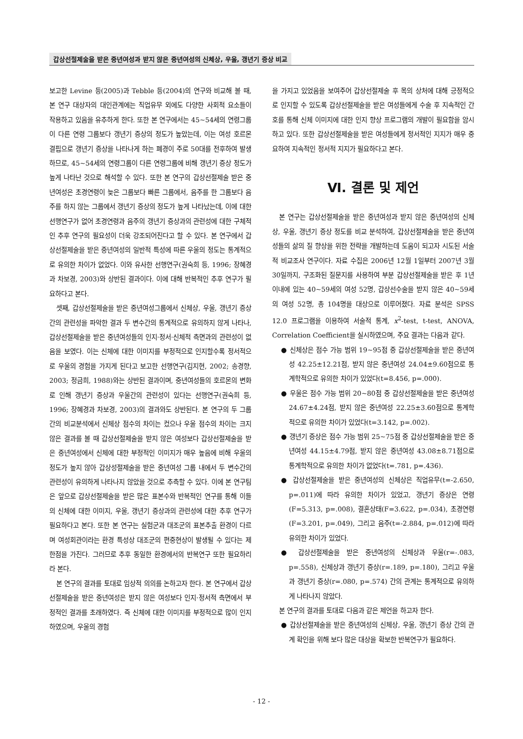갑상선절제술을 받은 중년여성과 받지 않은 중년여성의 신체상, 우울, 갱년기 증상 비교
보고한 Levine 등(2005)과 Tebble 등(2004)의 연구와 비교해 볼 때, 본 연구 대상자의 대인관계에는 직업유무 외에도 다양한 사회적 요소들이 작용하고 있음을 유추하게 한다. 또한 본 연구에서는 45~54세의 연령그룹이 다른 연령 그룹보다 갱년기 증상의 정도가 높았는데, 이는 여성 호르몬 결핍으로 갱년기 증상을 나타나게 하는 폐경이 주로 50대를 전후하여 발생하므로, 45~54세의 연령그룹이 다른 연령그룹에 비해 갱년기 증상 정도가 높게 나타난 것으로 해석할 수 있다. 또한 본 연구의 갑상선절제술 받은 중년여성은 초경연령이 늦은 그룹보다 빠른 그룹에서, 음주를 한 그룹보다 음주를 하지 않는 그룹에서 갱년기 증상의 정도가 높게 나타났는데, 이에 대한 선행연구가 없어 초경연령과 음주의 갱년기 증상과의 관련성에 대한 구체적인 추후 연구의 필요성이 더욱 강조되어진다고 할 수 있다. 본 연구에서 갑상선절제술을 받은 중년여성의 일반적 특성에 따른 우울의 정도는 통계적으로 유의한 차이가 없었다. 이와 유사한 선행연구(권숙희 등, 1996; 장혜경과 차보경, 2003)와 상반된 결과이다. 이에 대해 반복적인 추후 연구가 필요하다고 본다.
셋째, 갑상선절제술을 받은 중년여성그룹에서 신체상, 우울, 갱년기 증상 간의 관련성을 파악한 결과 두 변수간의 통계적으로 유의하지 않게 나타나, 갑상선절제술을 받은 중년여성들의 인지·정서·신체적 측면과의 관련성이 없음을 보였다. 이는 신체에 대한 이미지를 부정적으로 인지할수록 정서적으로 우울의 경험을 가지게 된다고 보고한 선행연구(김지현, 2002; 송경향, 2003; 정금희, 1988)와는 상반된 결과이며, 중년여성들의 호르몬의 변화로 인해 갱년기 증상과 우울간의 관련성이 있다는 선행연구(권숙희 등, 1996; 장혜경과 차보경, 2003)의 결과와도 상반된다. 본 연구의 두 그룹간의 비교분석에서 신체상 점수의 차이는 컸으나 우울 점수의 차이는 크지 않은 결과를 볼 때 갑상선절제술을 받지 않은 여성보다 갑상선절제술을 받은 중년여성에서 신체에 대한 부정적인 이미지가 매우 높음에 비해 우울의 정도가 높지 않아 갑상성절제술을 받은 중년여성 그룹 내에서 두 변수간의 관련성이 유의하게 나타나지 않았을 것으로 추측할 수 있다. 이에 본 연구팀은 앞으로 갑상선절제술을 받은 많은 표본수와 반복적인 연구를 통해 이들의 신체에 대한 이미지, 우울, 갱년기 증상과의 관련성에 대한 추후 연구가 필요하다고 본다. 또한 본 연구는 실험군과 대조군의 표본추출 환경이 다르며 여성회관이라는 환경 특성상 대조군의 편중현상이 발생될 수 있다는 제한점을 가진다. 그러므로 추후 동일한 환경에서의 반복연구 또한 필요하리라 본다.
본 연구의 결과를 토대로 임상적 의의를 논하고자 한다. 본 연구에서 갑상선절제술을 받은 중년여성은 받지 않은 여성보다 인지·정서적 측면에서 부정적인 결과를 초래하였다. 즉 신체에 대한 이미지를 부정적으로 많이 인지하였으며, 우울의 경험
을 가지고 있었음을 보여주어 갑상선절제술 후 목의 상처에 대해 긍정적으로 인지할 수 있도록 갑상선절제술을 받은 여성들에게 수술 후 지속적인 간호를 통해 신체 이미지에 대한 인지 향상 프로그램의 개발이 필요함을 암시하고 있다. 또한 갑상선절제술을 받은 여성들에게 정서적인 지지가 매우 중요하여 지속적인 정서적 지지가 필요하다고 본다.
Ⅵ. 결론 및 제언
본 연구는 갑상선절제술을 받은 중년여성과 받지 않은 중년여성의 신체상, 우울, 갱년기 증상 정도를 비교 분석하여, 갑상선절제술을 받은 중년여성들의 삶의 질 향상을 위한 전략을 개발하는데 도움이 되고자 시도된 서술적 비교조사 연구이다. 자료 수집은 2006년 12월 1일부터 2007년 3월 30일까지, 구조화된 질문지를 사용하여 부분 갑상선절제술을 받은 후 1년 이내에 있는 40~59세의 여성 52명, 갑상선수술을 받지 않은 40~59세의 여성 52명, 총 104명을 대상으로 이루어졌다. 자료 분석은 SPSS 12.0 프로그램을 이용하여 서술적 통계, x<sup>2</sup>-test, t-test, ANOVA, Correlation Coefficient을 실시하였으며, 주요 결과는 다음과 같다.
● 신체상은 점수 가능 범위 19~95점 중 갑상선절제술을 받은 중년여성 42.25±12.21점, 받지 않은 중년여성 24.04±9.60점으로 통계학적으로 유의한 차이가 있었다(t=8.456, p=.000).
● 우울은 점수 가능 범위 20~80점 중 갑상선절제술을 받은 중년여성 24.67±4.24점, 받지 않은 중년여성 22.25±3.60점으로 통계학적으로 유의한 차이가 있었다(t=3.142, p=.002).
● 갱년기 증상은 점수 가능 범위 25~75점 중 갑상선절제술을 받은 중년여성 44.15±4.79점, 받지 않은 중년여성 43.08±8.71점으로 통계학적으로 유의한 차이가 없었다(t=.781, p=.436).
● 갑상선절제술을 받은 중년여성의 신체상은 직업유무(t=-2.650, p=.011)에 따라 유의한 차이가 있었고, 갱년기 증상은 연령(F=5.313, p=.008), 결혼상태(F=3.622, p=.034), 초경연령(F=3.201, p=.049), 그리고 음주(t=-2.884, p=.012)에 따라 유의한 차이가 있었다.
● 갑상선절제술을 받은 중년여성의 신체상과 우울(r=-.083, p=.558), 신체상과 갱년기 증상(r=.189, p=.180), 그리고 우울과 갱년기 증상(r=.080, p=.574) 간의 관계는 통계적으로 유의하게 나타나지 않았다.
본 연구의 결과를 토대로 다음과 같은 제언을 하고자 한다.
● 갑상선절제술을 받은 중년여성의 신체상, 우울, 갱년기 증상 간의 관계 확인을 위해 보다 많은 대상을 확보한 반복연구가 필요하다.
- 12 -